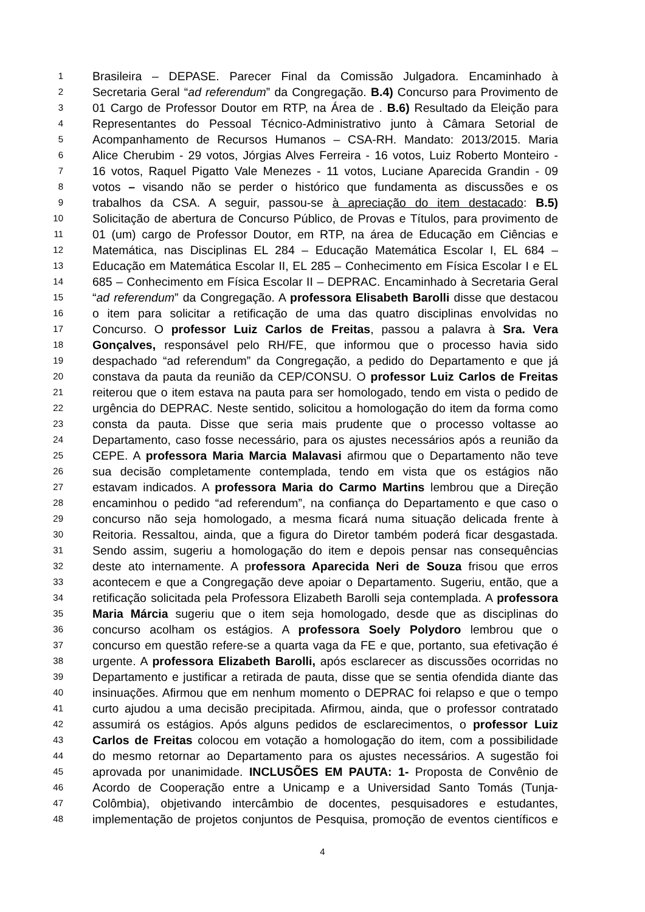1 Brasileira – DEPASE. Parecer Final da Comissão Julgadora. Encaminhado à
2 Secretaria Geral “ad referendum” da Congregação. B.4) Concurso para Provimento de
3 01 Cargo de Professor Doutor em RTP, na Área de . B.6) Resultado da Eleição para
4 Representantes do Pessoal Técnico-Administrativo junto à Câmara Setorial de
5 Acompanhamento de Recursos Humanos – CSA-RH. Mandato: 2013/2015. Maria
6 Alice Cherubim - 29 votos, Jórgias Alves Ferreira - 16 votos, Luiz Roberto Monteiro -
7 16 votos, Raquel Pigatto Vale Menezes - 11 votos, Luciane Aparecida Grandin - 09
8 votos – visando não se perder o histórico que fundamenta as discussões e os
9 trabalhos da CSA. A seguir, passou-se à apreciação do item destacado: B.5)
10 Solicitação de abertura de Concurso Público, de Provas e Títulos, para provimento de
11 01 (um) cargo de Professor Doutor, em RTP, na área de Educação em Ciências e
12 Matemática, nas Disciplinas EL 284 – Educação Matemática Escolar I, EL 684 –
13 Educação em Matemática Escolar II, EL 285 – Conhecimento em Física Escolar I e EL
14 685 – Conhecimento em Física Escolar II – DEPRAC. Encaminhado à Secretaria Geral
15 “ad referendum” da Congregação. A professora Elisabeth Barolli disse que destacou
16 o item para solicitar a retificação de uma das quatro disciplinas envolvidas no
17 Concurso. O professor Luiz Carlos de Freitas, passou a palavra à Sra. Vera
18 Gonçalves, responsável pelo RH/FE, que informou que o processo havia sido
19 despachado “ad referendum” da Congregação, a pedido do Departamento e que já
20 constava da pauta da reunião da CEP/CONSU. O professor Luiz Carlos de Freitas
21 reiterou que o item estava na pauta para ser homologado, tendo em vista o pedido de
22 urgência do DEPRAC. Neste sentido, solicitou a homologação do item da forma como
23 consta da pauta. Disse que seria mais prudente que o processo voltasse ao
24 Departamento, caso fosse necessário, para os ajustes necessários após a reunião da
25 CEPE. A professora Maria Marcia Malavasi afirmou que o Departamento não teve
26 sua decisão completamente contemplada, tendo em vista que os estágios não
27 estavam indicados. A professora Maria do Carmo Martins lembrou que a Direção
28 encaminhou o pedido “ad referendum”, na confiança do Departamento e que caso o
29 concurso não seja homologado, a mesma ficará numa situação delicada frente à
30 Reitoria. Ressaltou, ainda, que a figura do Diretor também poderá ficar desgastada.
31 Sendo assim, sugeriu a homologação do item e depois pensar nas consequências
32 deste ato internamente. A professora Aparecida Neri de Souza frisou que erros
33 acontecem e que a Congregação deve apoiar o Departamento. Sugeriu, então, que a
34 retificação solicitada pela Professora Elizabeth Barolli seja contemplada. A professora
35 Maria Márcia sugeriu que o item seja homologado, desde que as disciplinas do
36 concurso acolham os estágios. A professora Soely Polydoro lembrou que o
37 concurso em questão refere-se a quarta vaga da FE e que, portanto, sua efetivação é
38 urgente. A professora Elizabeth Barolli, após esclarecer as discussões ocorridas no
39 Departamento e justificar a retirada de pauta, disse que se sentia ofendida diante das
40 insinuações. Afirmou que em nenhum momento o DEPRAC foi relapso e que o tempo
41 curto ajudou a uma decisão precipitada. Afirmou, ainda, que o professor contratado
42 assumirá os estágios. Após alguns pedidos de esclarecimentos, o professor Luiz
43 Carlos de Freitas colocou em votação a homologação do item, com a possibilidade
44 do mesmo retornar ao Departamento para os ajustes necessários. A sugestão foi
45 aprovada por unanimidade. INCLUSÕES EM PAUTA: 1- Proposta de Convênio de
46 Acordo de Cooperação entre a Unicamp e a Universidad Santo Tomás (Tunja-
47 Colômbia), objetivando intercâmbio de docentes, pesquisadores e estudantes,
48 implementação de projetos conjuntos de Pesquisa, promoção de eventos científicos e
4